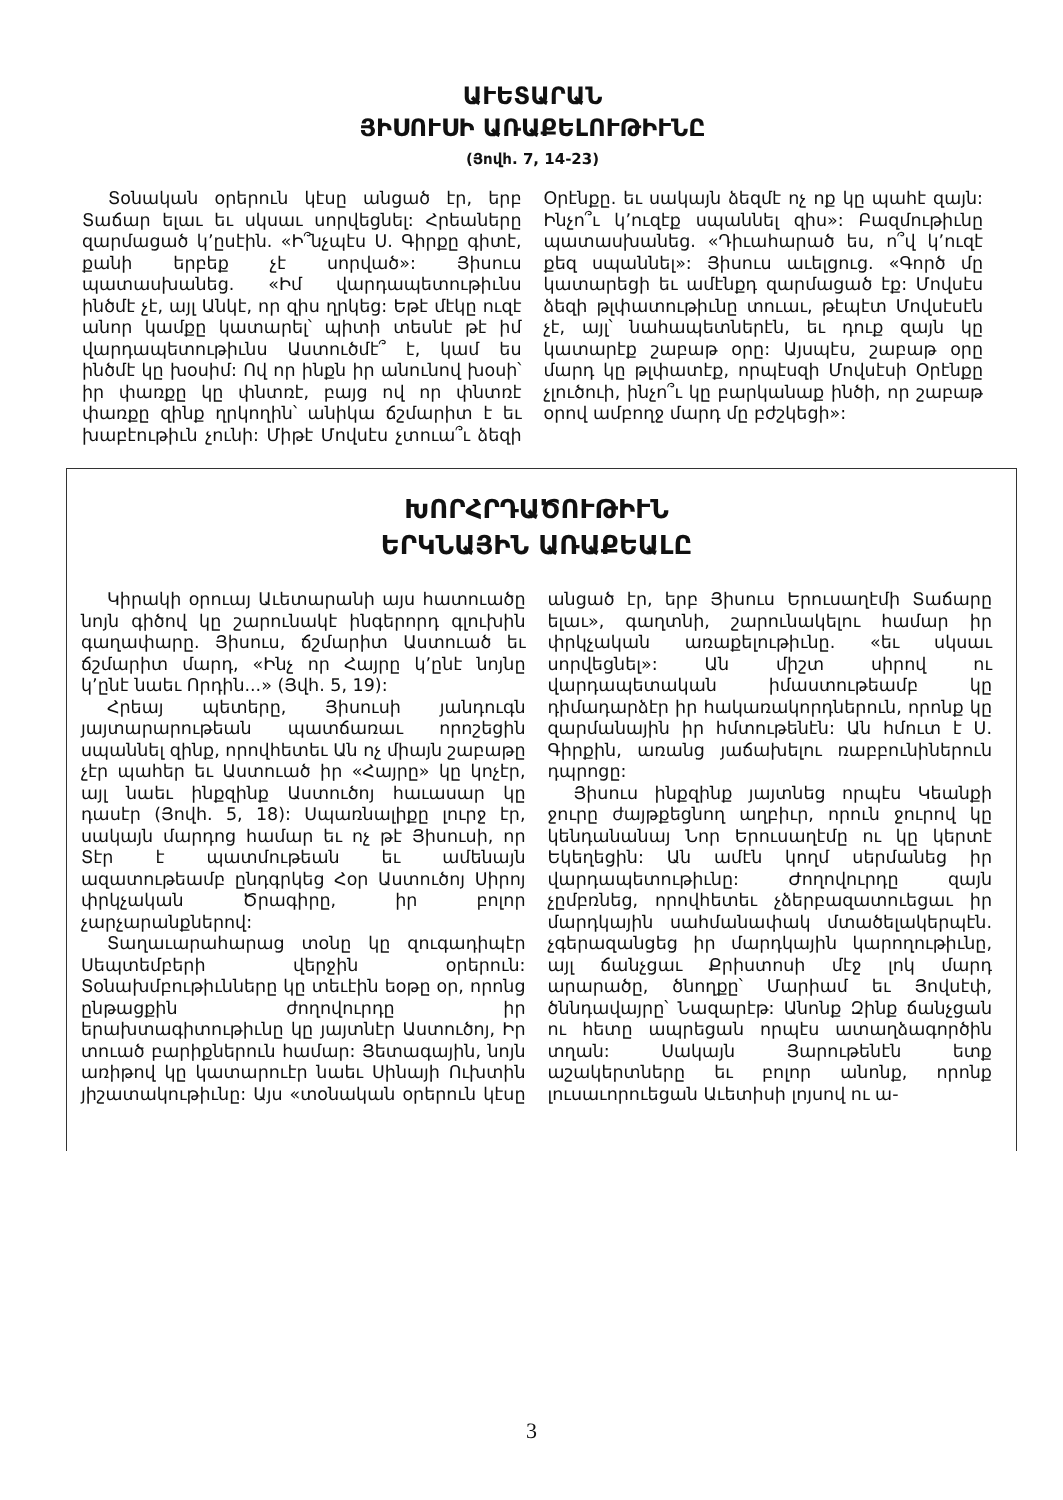ԱՒԵՏԱՐԱՆ
ՅԻՍՈՒՍԻ ԱՌԱՔԵԼՈՒԹԻՒՆԸ
(Յովհ. 7, 14-23)
Տօնական օրերուն կէսը անցած էր, երբ Տաճար ելաւ եւ սկսաւ սորվեցնել: Հրեաները զարմացած կ՚ըսէին. «Ի՞նչպէս Ս. Գիրքը գիտէ, քանի երբեք չէ սորված»: Յիսուս պատասխանեց. «Իմ վարդապետութիւնս ինծմէ չէ, այլ Անկէ, որ զիս ղրկեց: Եթէ մէկը ուզէ անոր կամքը կատարել՝ պիտի տեսնէ թէ իմ վարդապետութիւնս Աստուծմէ՞ է, կամ ես ինծմէ կը խօսիմ: Ով որ ինքն իր անունով խօսի՝ իր փառքը կը փնտռէ, բայց ով որ փնտռէ փառքը զինք ղրկողին՝ անիկա ճշմարիտ է եւ խաբէութիւն չունի: Միթէ Մովսէս չտուա՞ւ ձեզի Օրէնքը. եւ սակայն ձեզմէ ոչ ոք կը պահէ զայն: Ինչո՞ւ կ՚ուզէք սպաննել զիս»: Բազմութիւնը պատասխանեց. «Դիւահարած ես, ո՞վ կ՚ուզէ քեզ սպաննել»: Յիսուս աւելցուց. «Գործ մը կատարեցի եւ ամէնքդ զարմացած էք: Մովսէս ձեզի թլփատութիւնը տուաւ, թէպէտ Մովսէսէն չէ, այլ՝ նահապետներէն, եւ դուք զայն կը կատարէք շաբաթ օրը: Այսպէս, շաբաթ օրը մարդ կը թլփատէք, որպէսզի Մովսէսի Օրէնքը չլուծուի, ինչո՞ւ կը բարկանաք ինծի, որ շաբաթ օրով ամբողջ մարդ մը բժշկեցի»:
ԽՈՐՀՐԴԱԾՈՒԹԻՒՆ
ԵՐԿՆԱՅԻՆ ԱՌԱՔԵԱԼԸ
Կիրակի օրուայ Աւետարանի այս հատուածը նոյն գիծով կը շարունակէ ինգերորդ գլուխին գաղափարը. Յիսուս, ճշմարիտ Աստուած եւ ճշմարիտ մարդ, «Ինչ որ Հայրը կ՚ընէ նոյնը կ՚ընէ նաեւ Որդին...» (Յվհ. 5, 19):
Հրեայ պետերը, Յիսուսի յանդուգն յայտարարութեան պատճառաւ որոշեցին սպաննել զինք, որովհետեւ Ան ոչ միայն շաբաթը չէր պահեր եւ Աստուած իր «Հայրը» կը կոչէր, այլ նաեւ ինքզինք Աստուծոյ հաւասար կը դասէր (Յովհ. 5, 18): Սպառնալիքը լուրջ էր, սակայն մարդոց համար եւ ոչ թէ Յիսուսի, որ Տէր է պատմութեան եւ ամենայն ազատութեամբ ընդգրկեց Հօր Աստուծոյ Սիրոյ փրկչական Ծրագիրը, իր բոլոր չարչարանքներով:
Տաղաւարահարաց տօնը կը զուգադիպէր Սեպտեմբերի վերջին օրերուն: Տօնախմբութիւնները կը տեւէին եօթը օր, որոնց ընթացքին ժողովուրդը իր երախտագիտութիւնը կը յայտնէր Աստուծոյ, Իր տուած բարիքներուն համար: Յետագային, նոյն առիթով կը կատարուէր նաեւ Սինայի Ուխտին յիշատակութիւնը: Այս «տօնական օրերուն կէսը անցած էր, երբ Յիսուս Երուսաղէմի Տաճարը ելաւ», գաղտնի, շարունակելու համար իր փրկչական առաքելութիւնը. «եւ սկսաւ սորվեցնել»: Ան միշտ սիրով ու վարդապետական իմաստութեամբ կը դիմադարձէր իր հակառակորդներուն, որոնք կը զարմանային իր հմտութենէն: Ան հմուտ է Ս. Գիրքին, առանց յաճախելու ռաբբունիներուն դպրոցը:
Յիսուս ինքզինք յայտնեց որպէս Կեանքի ջուրը ժայթքեցնող աղբիւր, որուն ջուրով կը կենդանանայ Նոր Երուսաղէմը ու կը կերտէ Եկեղեցին: Ան ամէն կողմ սերմանեց իր վարդապետութիւնը: Ժողովուրդը զայն չըմբռնեց, որովհետեւ չձերբազատուեցաւ իր մարդկային սահմանափակ մտածելակերպէն. չգերազանցեց իր մարդկային կարողութիւնը, այլ ճանչցաւ Քրիստոսի մէջ լոկ մարդ արարածը, ծնողքը՝ Մարիամ եւ Յովսէփ, ծննդավայրը՝ Նազարէթ: Անոնք Զինք ճանչցան ու հետը ապրեցան որպէս ատաղձագործին տղան: Սակայն Յարութենէն ետք աշակերտները եւ բոլոր անոնք, որոնք լուսաւորուեցան Աւետիսի լոյսով ու ա-
3